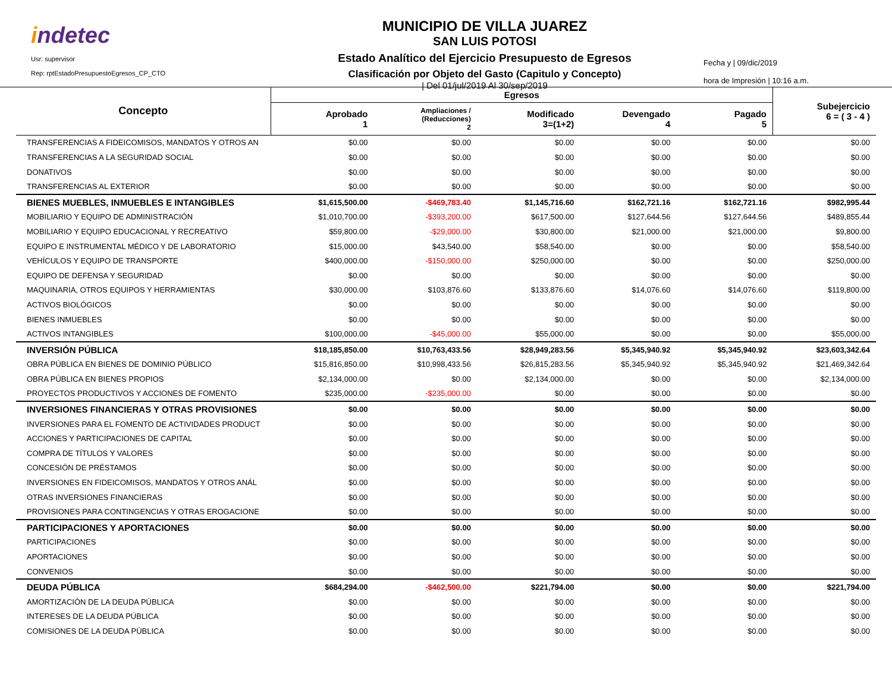indetec
Usr: supervisor
Rep: rptEstadoPresupuestoEgresos_CP_CTO
MUNICIPIO DE VILLA JUAREZ
SAN LUIS POTOSI
Estado Analítico del Ejercicio Presupuesto de Egresos
Clasificación por Objeto del Gasto (Capitulo y Concepto)
| Del 01/jul/2019 Al 30/sep/2019
Fecha y | 09/dic/2019
hora de Impresión | 10:16 a.m.
| Concepto | Egresos | | | | | Subejercicio 6 = ( 3 - 4 ) |
| --- | --- | --- | --- | --- | --- | --- |
| | Aprobado 1 | Ampliaciones / (Reducciones) 2 | Modificado 3=(1+2) | Devengado 4 | Pagado 5 | |
| TRANSFERENCIAS A FIDEICOMISOS, MANDATOS Y OTROS AN | $0.00 | $0.00 | $0.00 | $0.00 | $0.00 | $0.00 |
| TRANSFERENCIAS A LA SEGURIDAD SOCIAL | $0.00 | $0.00 | $0.00 | $0.00 | $0.00 | $0.00 |
| DONATIVOS | $0.00 | $0.00 | $0.00 | $0.00 | $0.00 | $0.00 |
| TRANSFERENCIAS AL EXTERIOR | $0.00 | $0.00 | $0.00 | $0.00 | $0.00 | $0.00 |
| BIENES MUEBLES, INMUEBLES E INTANGIBLES | $1,615,500.00 | -$469,783.40 | $1,145,716.60 | $162,721.16 | $162,721.16 | $982,995.44 |
| MOBILIARIO Y EQUIPO DE ADMINISTRACIÓN | $1,010,700.00 | -$393,200.00 | $617,500.00 | $127,644.56 | $127,644.56 | $489,855.44 |
| MOBILIARIO Y EQUIPO EDUCACIONAL Y RECREATIVO | $59,800.00 | -$29,000.00 | $30,800.00 | $21,000.00 | $21,000.00 | $9,800.00 |
| EQUIPO E INSTRUMENTAL MÉDICO Y DE LABORATORIO | $15,000.00 | $43,540.00 | $58,540.00 | $0.00 | $0.00 | $58,540.00 |
| VEHÍCULOS Y EQUIPO DE TRANSPORTE | $400,000.00 | -$150,000.00 | $250,000.00 | $0.00 | $0.00 | $250,000.00 |
| EQUIPO DE DEFENSA Y SEGURIDAD | $0.00 | $0.00 | $0.00 | $0.00 | $0.00 | $0.00 |
| MAQUINARIA, OTROS EQUIPOS Y HERRAMIENTAS | $30,000.00 | $103,876.60 | $133,876.60 | $14,076.60 | $14,076.60 | $119,800.00 |
| ACTIVOS BIOLÓGICOS | $0.00 | $0.00 | $0.00 | $0.00 | $0.00 | $0.00 |
| BIENES INMUEBLES | $0.00 | $0.00 | $0.00 | $0.00 | $0.00 | $0.00 |
| ACTIVOS INTANGIBLES | $100,000.00 | -$45,000.00 | $55,000.00 | $0.00 | $0.00 | $55,000.00 |
| INVERSIÓN PÚBLICA | $18,185,850.00 | $10,763,433.56 | $28,949,283.56 | $5,345,940.92 | $5,345,940.92 | $23,603,342.64 |
| OBRA PÚBLICA EN BIENES DE DOMINIO PÚBLICO | $15,816,850.00 | $10,998,433.56 | $26,815,283.56 | $5,345,940.92 | $5,345,940.92 | $21,469,342.64 |
| OBRA PÚBLICA EN BIENES PROPIOS | $2,134,000.00 | $0.00 | $2,134,000.00 | $0.00 | $0.00 | $2,134,000.00 |
| PROYECTOS PRODUCTIVOS Y ACCIONES DE FOMENTO | $235,000.00 | -$235,000.00 | $0.00 | $0.00 | $0.00 | $0.00 |
| INVERSIONES FINANCIERAS Y OTRAS PROVISIONES | $0.00 | $0.00 | $0.00 | $0.00 | $0.00 | $0.00 |
| INVERSIONES PARA EL FOMENTO DE ACTIVIDADES PRODUCT | $0.00 | $0.00 | $0.00 | $0.00 | $0.00 | $0.00 |
| ACCIONES Y PARTICIPACIONES DE CAPITAL | $0.00 | $0.00 | $0.00 | $0.00 | $0.00 | $0.00 |
| COMPRA DE TÍTULOS Y VALORES | $0.00 | $0.00 | $0.00 | $0.00 | $0.00 | $0.00 |
| CONCESIÓN DE PRÉSTAMOS | $0.00 | $0.00 | $0.00 | $0.00 | $0.00 | $0.00 |
| INVERSIONES EN FIDEICOMISOS, MANDATOS Y OTROS ANÁL | $0.00 | $0.00 | $0.00 | $0.00 | $0.00 | $0.00 |
| OTRAS INVERSIONES FINANCIERAS | $0.00 | $0.00 | $0.00 | $0.00 | $0.00 | $0.00 |
| PROVISIONES PARA CONTINGENCIAS Y OTRAS EROGACIONE | $0.00 | $0.00 | $0.00 | $0.00 | $0.00 | $0.00 |
| PARTICIPACIONES Y APORTACIONES | $0.00 | $0.00 | $0.00 | $0.00 | $0.00 | $0.00 |
| PARTICIPACIONES | $0.00 | $0.00 | $0.00 | $0.00 | $0.00 | $0.00 |
| APORTACIONES | $0.00 | $0.00 | $0.00 | $0.00 | $0.00 | $0.00 |
| CONVENIOS | $0.00 | $0.00 | $0.00 | $0.00 | $0.00 | $0.00 |
| DEUDA PÚBLICA | $684,294.00 | -$462,500.00 | $221,794.00 | $0.00 | $0.00 | $221,794.00 |
| AMORTIZACIÓN DE LA DEUDA PÚBLICA | $0.00 | $0.00 | $0.00 | $0.00 | $0.00 | $0.00 |
| INTERESES DE LA DEUDA PÚBLICA | $0.00 | $0.00 | $0.00 | $0.00 | $0.00 | $0.00 |
| COMISIONES DE LA DEUDA PÚBLICA | $0.00 | $0.00 | $0.00 | $0.00 | $0.00 | $0.00 |